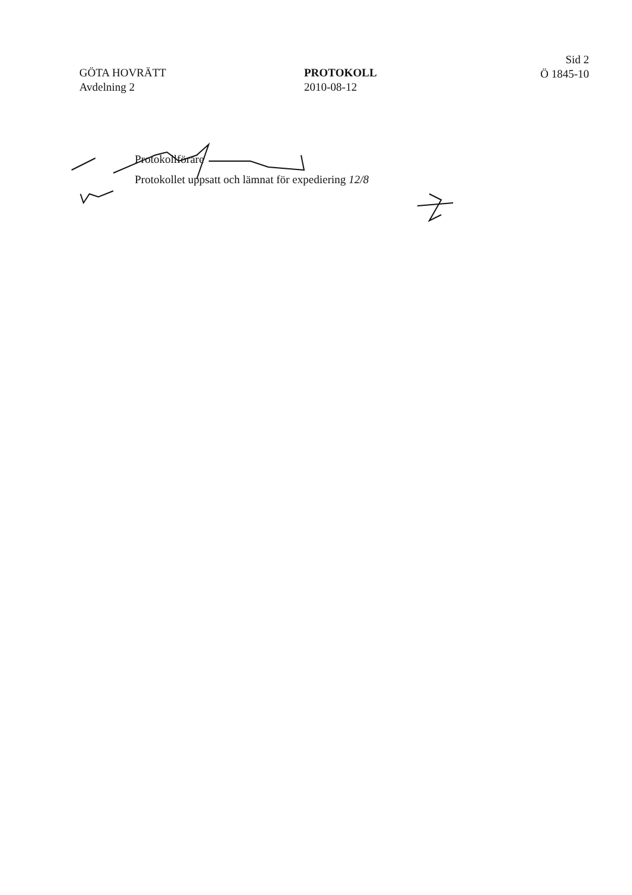GÖTA HOVRÄTT
Avdelning 2
PROTOKOLL
2010-08-12
Sid 2
Ö 1845-10
Protokollförare
Protokollet uppsatt och lämnat för expediering 12/8